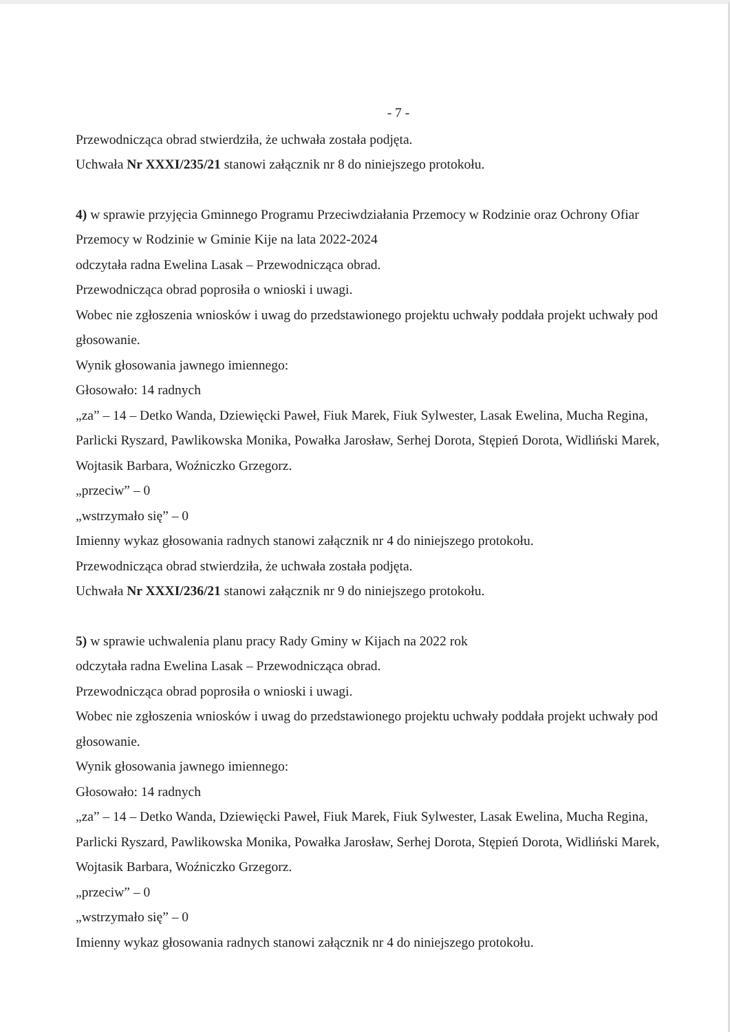- 7 -
Przewodnicząca obrad stwierdziła, że uchwała została podjęta.
Uchwała Nr XXXI/235/21 stanowi załącznik nr 8 do niniejszego protokołu.
4) w sprawie przyjęcia Gminnego Programu Przeciwdziałania Przemocy w Rodzinie oraz Ochrony Ofiar Przemocy w Rodzinie w Gminie Kije na lata 2022-2024
odczytała radna Ewelina Lasak – Przewodnicząca obrad.
Przewodnicząca obrad poprosiła o wnioski i uwagi.
Wobec nie zgłoszenia wniosków i uwag do przedstawionego projektu uchwały poddała projekt uchwały pod głosowanie.
Wynik głosowania jawnego imiennego:
Głosowało: 14 radnych
„za” – 14 – Detko Wanda, Dziewięcki Paweł, Fiuk Marek, Fiuk Sylwester, Lasak Ewelina, Mucha Regina, Parlicki Ryszard, Pawlikowska Monika, Powałka Jarosław, Serhej Dorota, Stępień Dorota, Widliński Marek, Wojtasik Barbara, Woźniczko Grzegorz.
„przeciw” – 0
„wstrzymało się” – 0
Imienny wykaz głosowania radnych stanowi załącznik nr 4 do niniejszego protokołu.
Przewodnicząca obrad stwierdziła, że uchwała została podjęta.
Uchwała Nr XXXI/236/21 stanowi załącznik nr 9 do niniejszego protokołu.
5) w sprawie uchwalenia planu pracy Rady Gminy w Kijach na 2022 rok
odczytała radna Ewelina Lasak – Przewodnicząca obrad.
Przewodnicząca obrad poprosiła o wnioski i uwagi.
Wobec nie zgłoszenia wniosków i uwag do przedstawionego projektu uchwały poddała projekt uchwały pod głosowanie.
Wynik głosowania jawnego imiennego:
Głosowało: 14 radnych
„za” – 14 – Detko Wanda, Dziewięcki Paweł, Fiuk Marek, Fiuk Sylwester, Lasak Ewelina, Mucha Regina, Parlicki Ryszard, Pawlikowska Monika, Powałka Jarosław, Serhej Dorota, Stępień Dorota, Widliński Marek, Wojtasik Barbara, Woźniczko Grzegorz.
„przeciw” – 0
„wstrzymało się” – 0
Imienny wykaz głosowania radnych stanowi załącznik nr 4 do niniejszego protokołu.